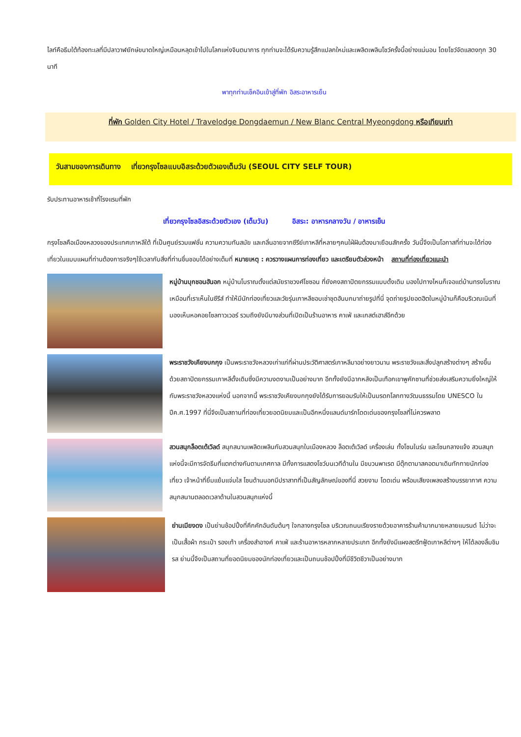ไลท์คือธีมใต้ท้องทะเลที่มีปลาวาฬยักษ์ขนาดใหญ่เหมือนหลุดเข้าไปในโลกแห่งจินตนาการ ทุกท่านจะได้รับความรู้สึกแปลกใหม่และเพลิดเพลินโชว์ครั้งนี้อย่างแน่นอน โดยโชว์จัดแสดงทุก 30 นาที
พาทุกท่านเช็คอินเข้าสู่ที่พัก อิสระอาหารเย็น
ที่พัก Golden City Hotel / Travelodge Dongdaemun / New Blanc Central Myeongdong หรือเทียบเท่า
วันสามของการเดินทาง เที่ยวกรุงโซลแบบอิสระด้วยตัวเองเต็มวัน (SEOUL CITY SELF TOUR)
รับประทานอาหารเช้าที่โรงแรมที่พัก
เที่ยวกรุงโซลอิสระด้วยตัวเอง (เต็มวัน) อิสระ: อาหารกลางวัน / อาหารเย็น
กรุงโซลคือเมืองหลวงของประเทศเกาหลีใต้ ที่เป็นศูนย์รวมแฟชั่น ความความทันสมัย และกลิ่นอายจากซีรีย์เกาหลีที่หลายๆคนใฝ่ฝันต้องมาเยือนสักครั้ง วันนี้จึงเป็นโอกาสที่ท่านจะได้ท่องเที่ยวในแบบแผนที่ท่านต้องการจริงๆใช้เวลากับสิ่งที่ท่านชื่นชอบได้อย่างเต็มที่ หมายเหตุ : ควรวางแผนการท่องเที่ยว และเตรียมตัวล่วงหน้า สถานที่ท่องเที่ยวแนะนำ
หมู่บ้านบุกชอนฮันอก หมู่บ้านโบราณตั้งแต่สมัยราชวงศ์โชซอน ที่ยังคงสถาปัตยกรรมแบบดั้งเดิม มองไปทางไหนก็เจอแต่บ้านทรงโบราณเหมือนที่เราเห็นในซีรีส์ ทำให้มีนักท่องเที่ยวและวัยรุ่นเกาหลีชอบเช่าชุดฮันบกมาถ่ายรูปที่นี่ จุดถ่ายรูปยอดฮิตในหมู่บ้านก็คือบริเวณเนินที่มองเห็นหอคอยโซลทาวเวอร์ รวมถึงยังมีบางส่วนที่เปิดเป็นร้านอาหาร คาเฟ่ และเกสต์เฮาส์อีกด้วย
พระราชวังเคียงบกกุง เป็นพระราชวังหลวงเก่าแก่ที่ผ่านประวัติศาสตร์เกาหลีมาอย่างยาวนาน พระราชวังและสิ่งปลูกสร้างต่างๆ สร้างขึ้นด้วยสถาปัตยกรรมเกาหลีดั้งเดิมซึ่งมีความงดงามเป็นอย่างมาก อีกทั้งยังมีฉากหลังเป็นเทือกเขาพูคักซานที่ช่วยส่งเสริมความยิ่งใหญ่ให้กับพระราชวังหลวงแห่งนี้ นอกจากนี้ พระราชวังเคียงบกกุงยังได้รับการยอมรับให้เป็นมรดกโลกทางวัฒนธรรมโดย UNESCO ในปีค.ศ.1997 ที่นี่จึงเป็นสถานที่ท่องเที่ยวยอดนิยมและเป็นอีกหนึ่งแลนด์มาร์กโดดเด่นของกรุงโซลที่ไม่ควรพลาด
สวนสนุกล็อตเต้เวิลด์ สนุกสนานเพลิดเพลินกับสวนสนุกในเมืองหลวง ล็อตเต้เวิลด์ เครื่องเล่น ทั้งโซนในร่ม และโซนกลางแจ้ง สวนสนุกแห่งนี้จะมีการจัดธีมที่แตกต่างกันตามเทศกาล มีทั้งการแสดงโชว์บนเวทีด้านใน มีขบวนพาเรด มีตุ๊กตามาสคอตมาเดินทักทายนักท่องเที่ยว เจ้าหน้าที่ยิ้มแย้มแจ่มใส โซนด้านนอกมีปราสาทที่เป็นสัญลักษณ์ของที่นี่ สวยงาม โดดเด่น พร้อมเสียงเพลงสร้างบรรยากาศ ความสนุกสนานตลอดเวลาด้านในสวนสนุกแห่งนี้
ย่านเมียงดง เป็นย่านช้อปปิ้งที่คึกคักอันดับต้นๆ ใจกลางกรุงโซล บริเวณถนนเรียงรายด้วยอาคารร้านค้ามากมายหลายแบรนด์ ไม่ว่าจะเป็นเสื้อผ้า กระเป๋า รองเท้า เครื่องสำอางค์ คาเฟ่ และร้านอาหารหลากหลายประเภท อีกทั้งยังมีแผงสตรีทฟู้ดเกาหลีต่างๆ ให้ได้ลองลิ้มชิมรส ย่านนี้จึงเป็นสถานที่ยอดนิยมของนักท่องเที่ยวและเป็นถนนช้อปปิ้งที่มีชีวิตชีวาเป็นอย่างมาก